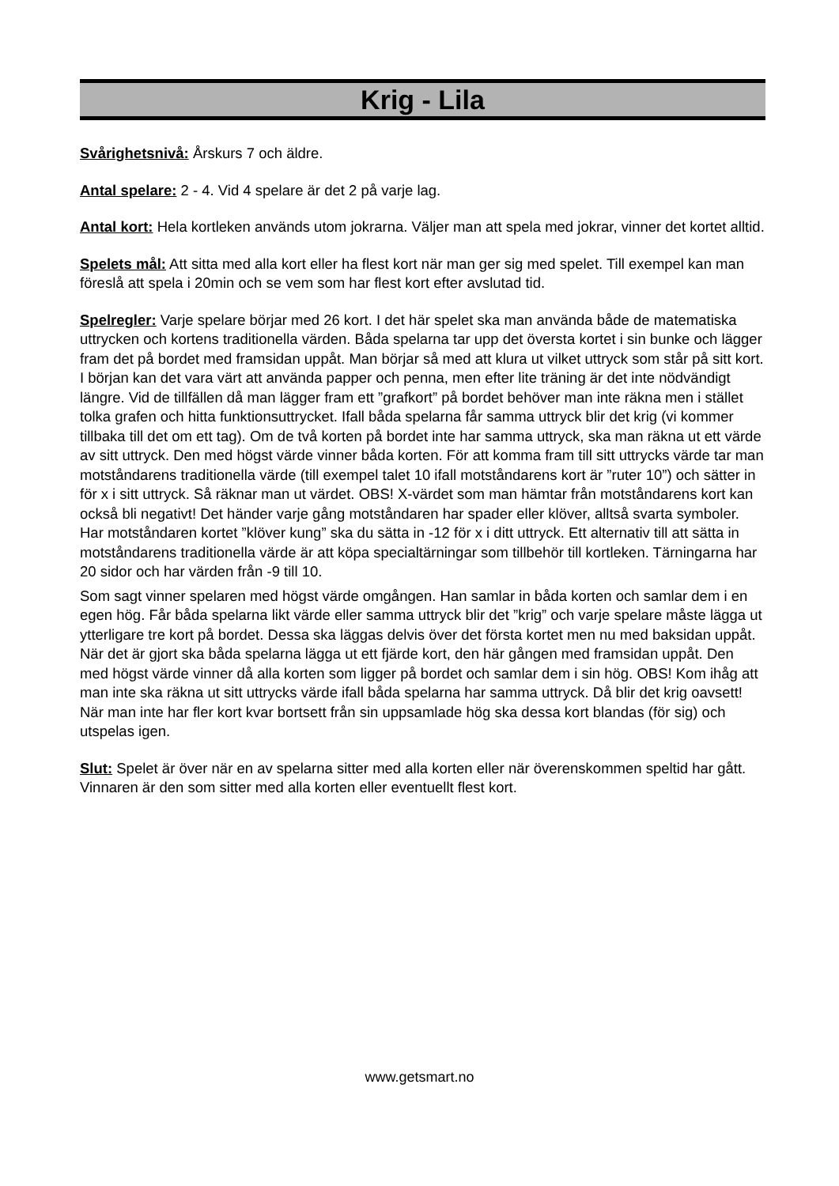Krig - Lila
Svårighetsnivå: Årskurs 7 och äldre.
Antal spelare: 2 - 4. Vid 4 spelare är det 2 på varje lag.
Antal kort: Hela kortleken används utom jokrarna. Väljer man att spela med jokrar, vinner det kortet alltid.
Spelets mål: Att sitta med alla kort eller ha flest kort när man ger sig med spelet. Till exempel kan man föreslå att spela i 20min och se vem som har flest kort efter avslutad tid.
Spelregler: Varje spelare börjar med 26 kort. I det här spelet ska man använda både de matematiska uttrycken och kortens traditionella värden. Båda spelarna tar upp det översta kortet i sin bunke och lägger fram det på bordet med framsidan uppåt. Man börjar så med att klura ut vilket uttryck som står på sitt kort. I början kan det vara värt att använda papper och penna, men efter lite träning är det inte nödvändigt längre. Vid de tillfällen då man lägger fram ett ”grafkort” på bordet behöver man inte räkna men i stället tolka grafen och hitta funktionsuttrycket. Ifall båda spelarna får samma uttryck blir det krig (vi kommer tillbaka till det om ett tag). Om de två korten på bordet inte har samma uttryck, ska man räkna ut ett värde av sitt uttryck. Den med högst värde vinner båda korten. För att komma fram till sitt uttrycks värde tar man motståndarens traditionella värde (till exempel talet 10 ifall motståndarens kort är ”ruter 10”) och sätter in för x i sitt uttryck. Så räknar man ut värdet. OBS! X-värdet som man hämtar från motståndarens kort kan också bli negativt! Det händer varje gång motståndaren har spader eller klöver, alltså svarta symboler. Har motståndaren kortet ”klöver kung” ska du sätta in -12 för x i ditt uttryck. Ett alternativ till att sätta in motståndarens traditionella värde är att köpa specialtärningar som tillbehör till kortleken. Tärningarna har 20 sidor och har värden från -9 till 10.
Som sagt vinner spelaren med högst värde omgången. Han samlar in båda korten och samlar dem i en egen hög. Får båda spelarna likt värde eller samma uttryck blir det ”krig” och varje spelare måste lägga ut ytterligare tre kort på bordet. Dessa ska läggas delvis över det första kortet men nu med baksidan uppåt. När det är gjort ska båda spelarna lägga ut ett fjärde kort, den här gången med framsidan uppåt. Den med högst värde vinner då alla korten som ligger på bordet och samlar dem i sin hög. OBS! Kom ihåg att man inte ska räkna ut sitt uttrycks värde ifall båda spelarna har samma uttryck. Då blir det krig oavsett! När man inte har fler kort kvar bortsett från sin uppsamlade hög ska dessa kort blandas (för sig) och utspelas igen.
Slut: Spelet är över när en av spelarna sitter med alla korten eller när överenskommen speltid har gått. Vinnaren är den som sitter med alla korten eller eventuellt flest kort.
www.getsmart.no